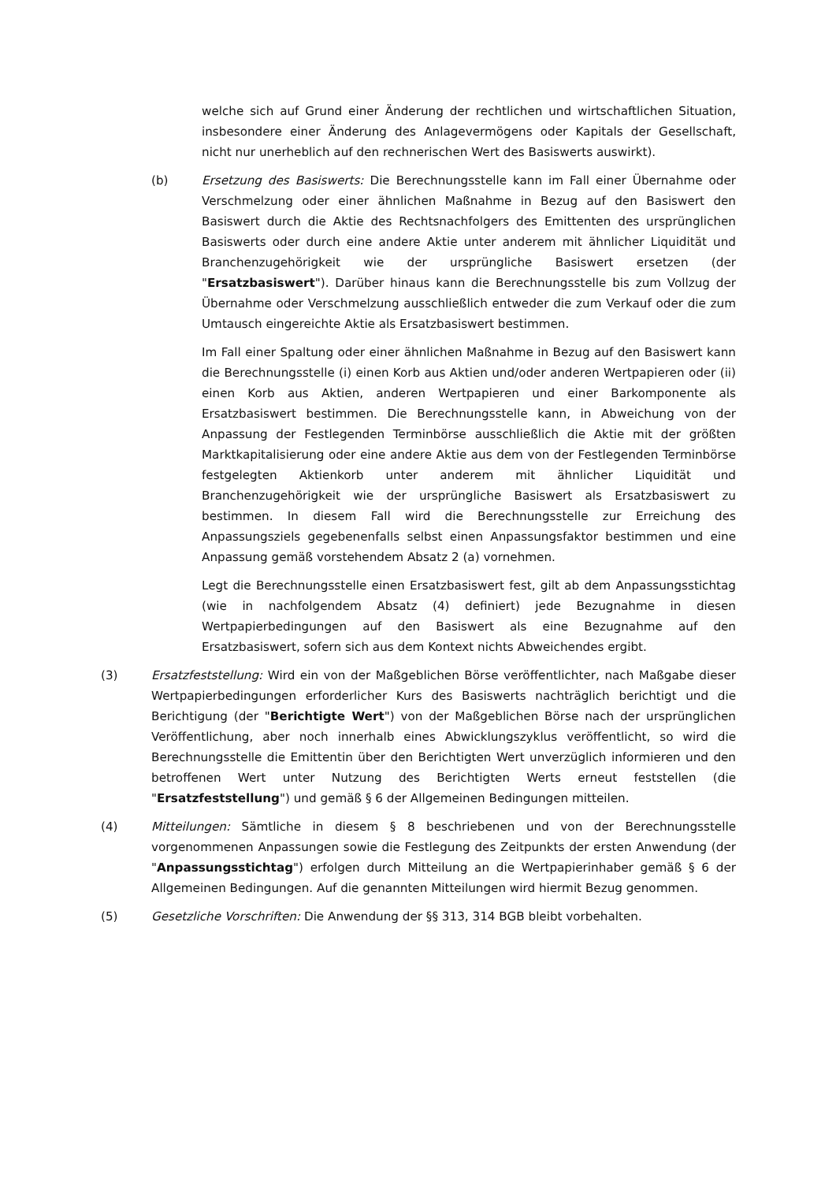welche sich auf Grund einer Änderung der rechtlichen und wirtschaftlichen Situation, insbesondere einer Änderung des Anlagevermögens oder Kapitals der Gesellschaft, nicht nur unerheblich auf den rechnerischen Wert des Basiswerts auswirkt).
(b) Ersetzung des Basiswerts: Die Berechnungsstelle kann im Fall einer Übernahme oder Verschmelzung oder einer ähnlichen Maßnahme in Bezug auf den Basiswert den Basiswert durch die Aktie des Rechtsnachfolgers des Emittenten des ursprünglichen Basiswerts oder durch eine andere Aktie unter anderem mit ähnlicher Liquidität und Branchenzugehörigkeit wie der ursprüngliche Basiswert ersetzen (der "Ersatzbasiswert"). Darüber hinaus kann die Berechnungsstelle bis zum Vollzug der Übernahme oder Verschmelzung ausschließlich entweder die zum Verkauf oder die zum Umtausch eingereichte Aktie als Ersatzbasiswert bestimmen.
Im Fall einer Spaltung oder einer ähnlichen Maßnahme in Bezug auf den Basiswert kann die Berechnungsstelle (i) einen Korb aus Aktien und/oder anderen Wertpapieren oder (ii) einen Korb aus Aktien, anderen Wertpapieren und einer Barkomponente als Ersatzbasiswert bestimmen. Die Berechnungsstelle kann, in Abweichung von der Anpassung der Festlegenden Terminbörse ausschließlich die Aktie mit der größten Marktkapitalisierung oder eine andere Aktie aus dem von der Festlegenden Terminbörse festgelegten Aktienkorb unter anderem mit ähnlicher Liquidität und Branchenzugehörigkeit wie der ursprüngliche Basiswert als Ersatzbasiswert zu bestimmen. In diesem Fall wird die Berechnungsstelle zur Erreichung des Anpassungsziels gegebenenfalls selbst einen Anpassungsfaktor bestimmen und eine Anpassung gemäß vorstehendem Absatz 2 (a) vornehmen.
Legt die Berechnungsstelle einen Ersatzbasiswert fest, gilt ab dem Anpassungsstichtag (wie in nachfolgendem Absatz (4) definiert) jede Bezugnahme in diesen Wertpapierbedingungen auf den Basiswert als eine Bezugnahme auf den Ersatzbasiswert, sofern sich aus dem Kontext nichts Abweichendes ergibt.
(3) Ersatzfeststellung: Wird ein von der Maßgeblichen Börse veröffentlichter, nach Maßgabe dieser Wertpapierbedingungen erforderlicher Kurs des Basiswerts nachträglich berichtigt und die Berichtigung (der "Berichtigte Wert") von der Maßgeblichen Börse nach der ursprünglichen Veröffentlichung, aber noch innerhalb eines Abwicklungszyklus veröffentlicht, so wird die Berechnungsstelle die Emittentin über den Berichtigten Wert unverzüglich informieren und den betroffenen Wert unter Nutzung des Berichtigten Werts erneut feststellen (die "Ersatzfeststellung") und gemäß § 6 der Allgemeinen Bedingungen mitteilen.
(4) Mitteilungen: Sämtliche in diesem § 8 beschriebenen und von der Berechnungsstelle vorgenommenen Anpassungen sowie die Festlegung des Zeitpunkts der ersten Anwendung (der "Anpassungsstichtag") erfolgen durch Mitteilung an die Wertpapierinhaber gemäß § 6 der Allgemeinen Bedingungen. Auf die genannten Mitteilungen wird hiermit Bezug genommen.
(5) Gesetzliche Vorschriften: Die Anwendung der §§ 313, 314 BGB bleibt vorbehalten.